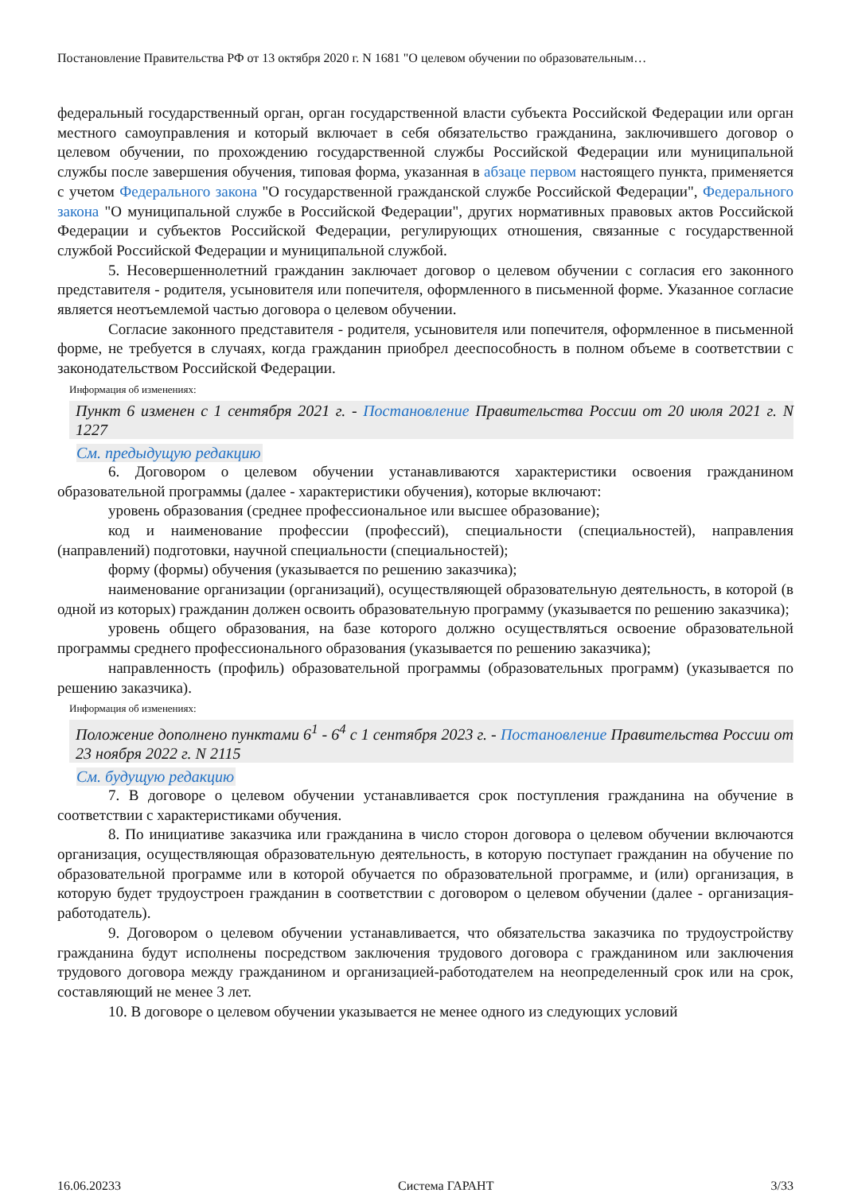Постановление Правительства РФ от 13 октября 2020 г. N 1681 "О целевом обучении по образовательным…
федеральный государственный орган, орган государственной власти субъекта Российской Федерации или орган местного самоуправления и который включает в себя обязательство гражданина, заключившего договор о целевом обучении, по прохождению государственной службы Российской Федерации или муниципальной службы после завершения обучения, типовая форма, указанная в абзаце первом настоящего пункта, применяется с учетом Федерального закона "О государственной гражданской службе Российской Федерации", Федерального закона "О муниципальной службе в Российской Федерации", других нормативных правовых актов Российской Федерации и субъектов Российской Федерации, регулирующих отношения, связанные с государственной службой Российской Федерации и муниципальной службой.
5. Несовершеннолетний гражданин заключает договор о целевом обучении с согласия его законного представителя - родителя, усыновителя или попечителя, оформленного в письменной форме. Указанное согласие является неотъемлемой частью договора о целевом обучении.
Согласие законного представителя - родителя, усыновителя или попечителя, оформленное в письменной форме, не требуется в случаях, когда гражданин приобрел дееспособность в полном объеме в соответствии с законодательством Российской Федерации.
Информация об изменениях:
Пункт 6 изменен с 1 сентября 2021 г. - Постановление Правительства России от 20 июля 2021 г. N 1227
См. предыдущую редакцию
6. Договором о целевом обучении устанавливаются характеристики освоения гражданином образовательной программы (далее - характеристики обучения), которые включают:
уровень образования (среднее профессиональное или высшее образование);
код и наименование профессии (профессий), специальности (специальностей), направления (направлений) подготовки, научной специальности (специальностей);
форму (формы) обучения (указывается по решению заказчика);
наименование организации (организаций), осуществляющей образовательную деятельность, в которой (в одной из которых) гражданин должен освоить образовательную программу (указывается по решению заказчика);
уровень общего образования, на базе которого должно осуществляться освоение образовательной программы среднего профессионального образования (указывается по решению заказчика);
направленность (профиль) образовательной программы (образовательных программ) (указывается по решению заказчика).
Информация об изменениях:
Положение дополнено пунктами 6<sup>1</sup> - 6<sup>4</sup> с 1 сентября 2023 г. - Постановление Правительства России от 23 ноября 2022 г. N 2115
См. будущую редакцию
7. В договоре о целевом обучении устанавливается срок поступления гражданина на обучение в соответствии с характеристиками обучения.
8. По инициативе заказчика или гражданина в число сторон договора о целевом обучении включаются организация, осуществляющая образовательную деятельность, в которую поступает гражданин на обучение по образовательной программе или в которой обучается по образовательной программе, и (или) организация, в которую будет трудоустроен гражданин в соответствии с договором о целевом обучении (далее - организация-работодатель).
9. Договором о целевом обучении устанавливается, что обязательства заказчика по трудоустройству гражданина будут исполнены посредством заключения трудового договора с гражданином или заключения трудового договора между гражданином и организацией-работодателем на неопределенный срок или на срок, составляющий не менее 3 лет.
10. В договоре о целевом обучении указывается не менее одного из следующих условий
16.06.20233 Система ГАРАНТ 3/33